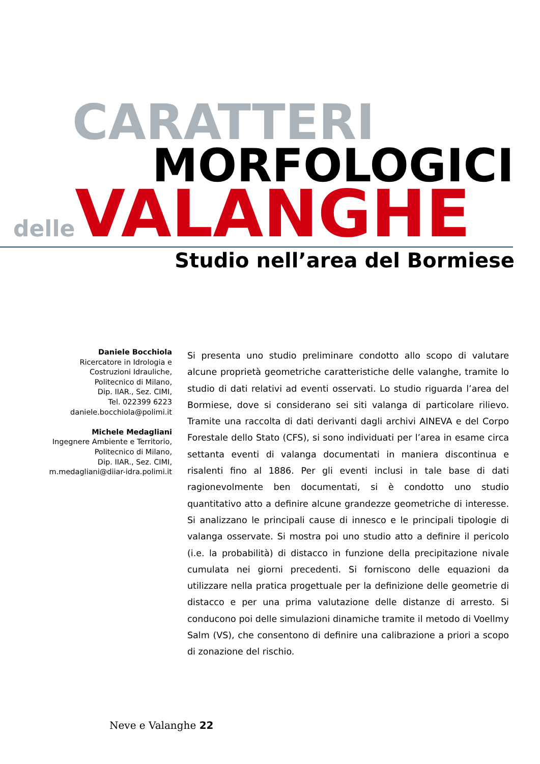CARATTERI
MORFOLOGICI
delle VALANGHE
Studio nell’area del Bormiese
Daniele Bocchiola
Ricercatore in Idrologia e
Costruzioni Idrauliche,
Politecnico di Milano,
Dip. IIAR., Sez. CIMI,
Tel. 022399 6223
daniele.bocchiola@polimi.it
Michele Medagliani
Ingegnere Ambiente e Territorio,
Politecnico di Milano,
Dip. IIAR., Sez. CIMI,
m.medagliani@diiar-idra.polimi.it
Si presenta uno studio preliminare condotto allo scopo di valutare alcune proprietà geometriche caratteristiche delle valanghe, tramite lo studio di dati relativi ad eventi osservati. Lo studio riguarda l’area del Bormiese, dove si considerano sei siti valanga di particolare rilievo. Tramite una raccolta di dati derivanti dagli archivi AINEVA e del Corpo Forestale dello Stato (CFS), si sono individuati per l’area in esame circa settanta eventi di valanga documentati in maniera discontinua e risalenti fino al 1886. Per gli eventi inclusi in tale base di dati ragionevolmente ben documentati, si è condotto uno studio quantitativo atto a definire alcune grandezze geometriche di interesse. Si analizzano le principali cause di innesco e le principali tipologie di valanga osservate. Si mostra poi uno studio atto a definire il pericolo (i.e. la probabilità) di distacco in funzione della precipitazione nivale cumulata nei giorni precedenti. Si forniscono delle equazioni da utilizzare nella pratica progettuale per la definizione delle geometrie di distacco e per una prima valutazione delle distanze di arresto. Si conducono poi delle simulazioni dinamiche tramite il metodo di Voellmy Salm (VS), che consentono di definire una calibrazione a priori a scopo di zonazione del rischio.
Neve e Valanghe 22